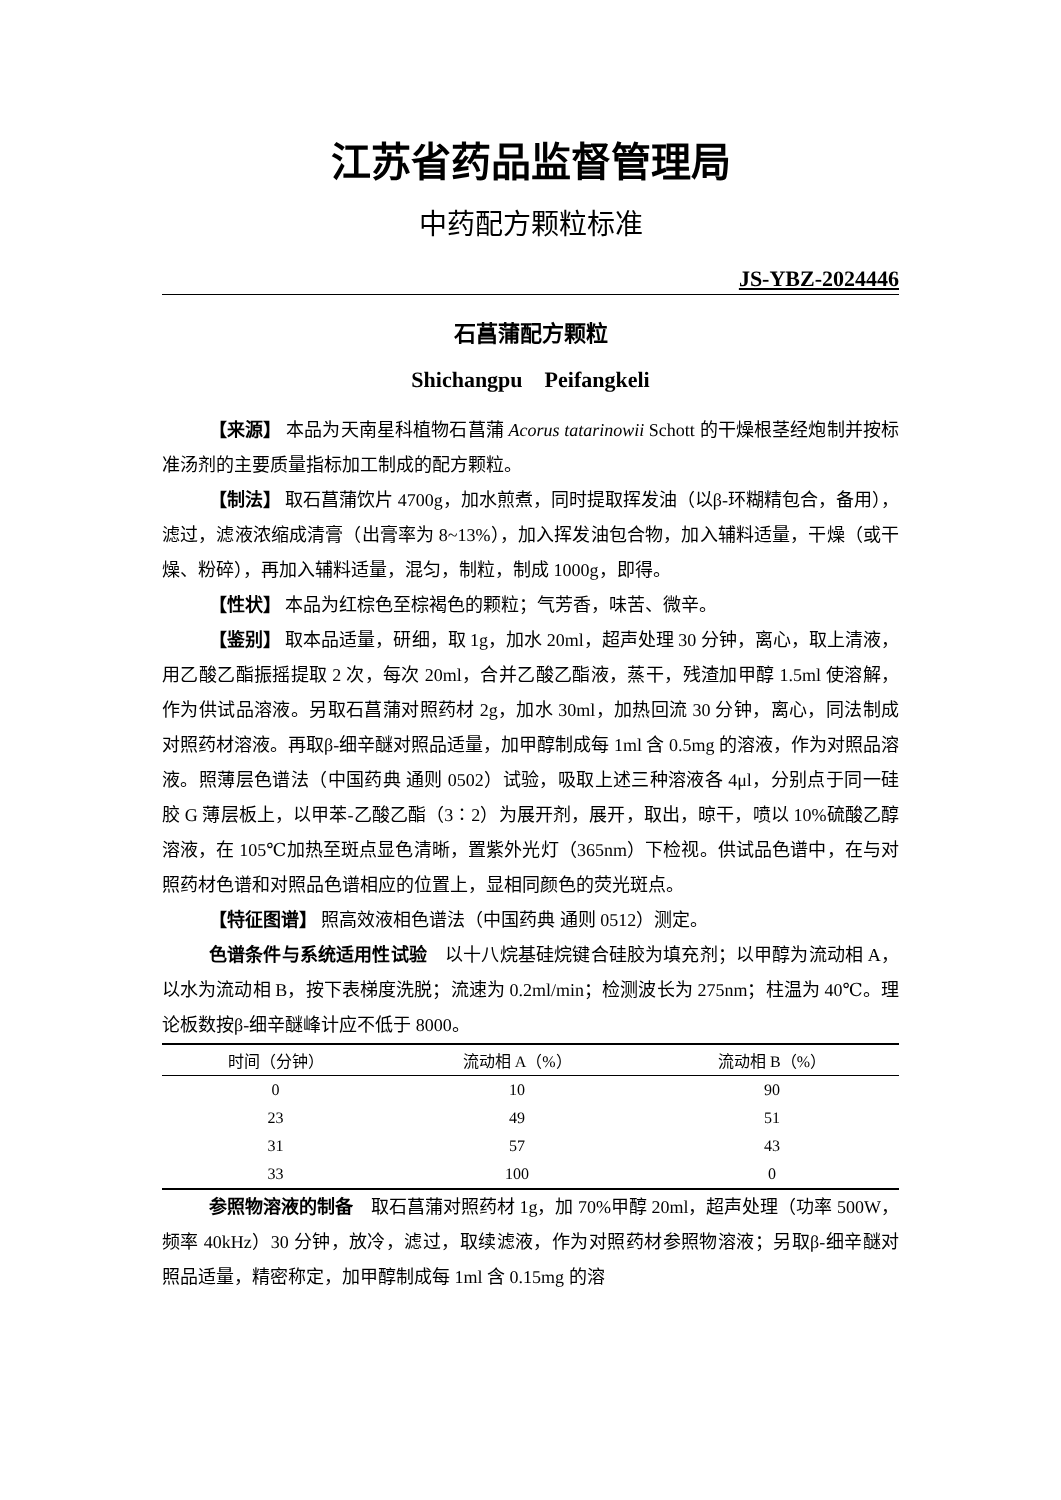江苏省药品监督管理局
中药配方颗粒标准
JS-YBZ-2024446
石菖蒲配方颗粒
Shichangpu　Peifangkeli
【来源】 本品为天南星科植物石菖蒲 Acorus tatarinowii Schott 的干燥根茎经炮制并按标准汤剂的主要质量指标加工制成的配方颗粒。
【制法】 取石菖蒲饮片 4700g，加水煎煮，同时提取挥发油（以β-环糊精包合，备用），滤过，滤液浓缩成清膏（出膏率为 8~13%），加入挥发油包合物，加入辅料适量，干燥（或干燥、粉碎），再加入辅料适量，混匀，制粒，制成 1000g，即得。
【性状】 本品为红棕色至棕褐色的颗粒；气芳香，味苦、微辛。
【鉴别】 取本品适量，研细，取 1g，加水 20ml，超声处理 30 分钟，离心，取上清液，用乙酸乙酯振摇提取 2 次，每次 20ml，合并乙酸乙酯液，蒸干，残渣加甲醇 1.5ml 使溶解，作为供试品溶液。另取石菖蒲对照药材 2g，加水 30ml，加热回流 30 分钟，离心，同法制成对照药材溶液。再取β-细辛醚对照品适量，加甲醇制成每 1ml 含 0.5mg 的溶液，作为对照品溶液。照薄层色谱法（中国药典 通则 0502）试验，吸取上述三种溶液各 4μl，分别点于同一硅胶 G 薄层板上，以甲苯-乙酸乙酯（3∶2）为展开剂，展开，取出，晾干，喷以 10%硫酸乙醇溶液，在 105℃加热至斑点显色清晰，置紫外光灯（365nm）下检视。供试品色谱中，在与对照药材色谱和对照品色谱相应的位置上，显相同颜色的荧光斑点。
【特征图谱】 照高效液相色谱法（中国药典 通则 0512）测定。
色谱条件与系统适用性试验　以十八烷基硅烷键合硅胶为填充剂；以甲醇为流动相 A，以水为流动相 B，按下表梯度洗脱；流速为 0.2ml/min；检测波长为 275nm；柱温为 40℃。理论板数按β-细辛醚峰计应不低于 8000。
| 时间（分钟） | 流动相 A（%） | 流动相 B（%） |
| --- | --- | --- |
| 0 | 10 | 90 |
| 23 | 49 | 51 |
| 31 | 57 | 43 |
| 33 | 100 | 0 |
参照物溶液的制备　取石菖蒲对照药材 1g，加 70%甲醇 20ml，超声处理（功率 500W，频率 40kHz）30 分钟，放冷，滤过，取续滤液，作为对照药材参照物溶液；另取β-细辛醚对照品适量，精密称定，加甲醇制成每 1ml 含 0.15mg 的溶